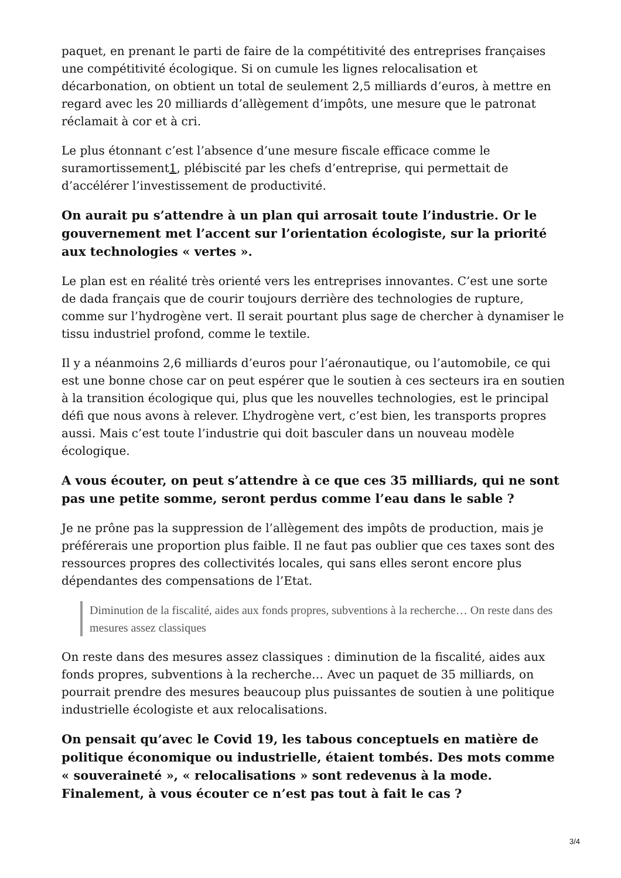paquet, en prenant le parti de faire de la compétitivité des entreprises françaises une compétitivité écologique. Si on cumule les lignes relocalisation et décarbonation, on obtient un total de seulement 2,5 milliards d’euros, à mettre en regard avec les 20 milliards d’allègement d’impôts, une mesure que le patronat réclamait à cor et à cri.
Le plus étonnant c’est l’absence d’une mesure fiscale efficace comme le suramortissement1, plébiscité par les chefs d’entreprise, qui permettait de d’accélérer l’investissement de productivité.
On aurait pu s’attendre à un plan qui arrosait toute l’industrie. Or le gouvernement met l’accent sur l’orientation écologiste, sur la priorité aux technologies « vertes ».
Le plan est en réalité très orienté vers les entreprises innovantes. C’est une sorte de dada français que de courir toujours derrière des technologies de rupture, comme sur l’hydrogène vert. Il serait pourtant plus sage de chercher à dynamiser le tissu industriel profond, comme le textile.
Il y a néanmoins 2,6 milliards d’euros pour l’aéronautique, ou l’automobile, ce qui est une bonne chose car on peut espérer que le soutien à ces secteurs ira en soutien à la transition écologique qui, plus que les nouvelles technologies, est le principal défi que nous avons à relever. L’hydrogène vert, c’est bien, les transports propres aussi. Mais c’est toute l’industrie qui doit basculer dans un nouveau modèle écologique.
A vous écouter, on peut s’attendre à ce que ces 35 milliards, qui ne sont pas une petite somme, seront perdus comme l’eau dans le sable ?
Je ne prône pas la suppression de l’allègement des impôts de production, mais je préférerais une proportion plus faible. Il ne faut pas oublier que ces taxes sont des ressources propres des collectivités locales, qui sans elles seront encore plus dépendantes des compensations de l’Etat.
Diminution de la fiscalité, aides aux fonds propres, subventions à la recherche… On reste dans des mesures assez classiques
On reste dans des mesures assez classiques : diminution de la fiscalité, aides aux fonds propres, subventions à la recherche… Avec un paquet de 35 milliards, on pourrait prendre des mesures beaucoup plus puissantes de soutien à une politique industrielle écologiste et aux relocalisations.
On pensait qu’avec le Covid 19, les tabous conceptuels en matière de politique économique ou industrielle, étaient tombés. Des mots comme « souveraineté », « relocalisations » sont redevenus à la mode. Finalement, à vous écouter ce n’est pas tout à fait le cas ?
3/4